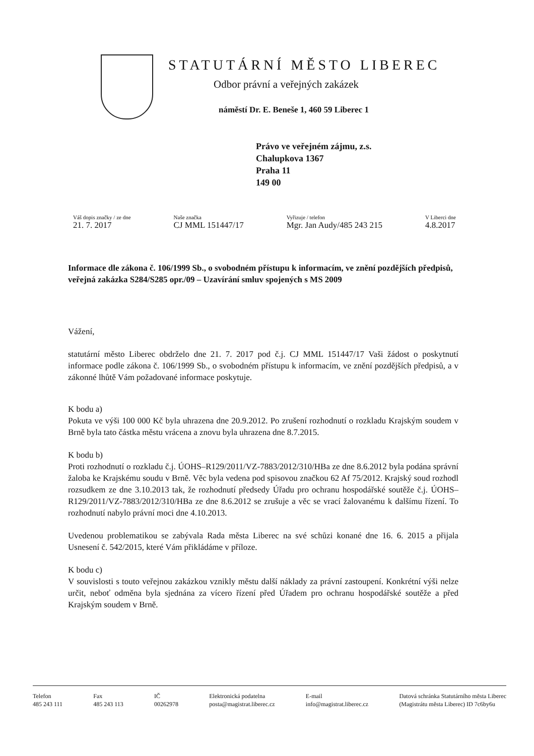STATUTÁRNÍ MĚSTO LIBEREC
Odbor právní a veřejných zakázek
náměstí Dr. E. Beneše 1, 460 59 Liberec 1
Právo ve veřejném zájmu, z.s.
Chalupkova 1367
Praha 11
149 00
Váš dopis značky / ze dne
21. 7. 2017
Naše značka
CJ MML 151447/17
Vyřizuje / telefon
Mgr. Jan Audy/485 243 215
V Liberci dne
4.8.2017
Informace dle zákona č. 106/1999 Sb., o svobodném přístupu k informacím, ve znění pozdějších předpisů, veřejná zakázka S284/S285 opr./09 – Uzavírání smluv spojených s MS 2009
Vážení,
statutární město Liberec obdrželo dne 21. 7. 2017 pod č.j. CJ MML 151447/17 Vaši žádost o poskytnutí informace podle zákona č. 106/1999 Sb., o svobodném přístupu k informacím, ve znění pozdějších předpisů, a v zákonné lhůtě Vám požadované informace poskytuje.
K bodu a)
Pokuta ve výši 100 000 Kč byla uhrazena dne 20.9.2012. Po zrušení rozhodnutí o rozkladu Krajským soudem v Brně byla tato částka městu vrácena a znovu byla uhrazena dne 8.7.2015.
K bodu b)
Proti rozhodnutí o rozkladu č.j. ÚOHS–R129/2011/VZ-7883/2012/310/HBa ze dne 8.6.2012 byla podána správní žaloba ke Krajskému soudu v Brně. Věc byla vedena pod spisovou značkou 62 Af 75/2012. Krajský soud rozhodl rozsudkem ze dne 3.10.2013 tak, že rozhodnutí předsedy Úřadu pro ochranu hospodářské soutěže č.j. ÚOHS–R129/2011/VZ-7883/2012/310/HBa ze dne 8.6.2012 se zrušuje a věc se vrací žalovanému k dalšímu řízení. To rozhodnutí nabylo právní moci dne 4.10.2013.
Uvedenou problematikou se zabývala Rada města Liberec na své schůzi konané dne 16. 6. 2015 a přijala Usnesení č. 542/2015, které Vám přikládáme v příloze.
K bodu c)
V souvislosti s touto veřejnou zakázkou vznikly městu další náklady za právní zastoupení. Konkrétní výši nelze určit, neboť odměna byla sjednána za vícero řízení před Úřadem pro ochranu hospodářské soutěže a před Krajským soudem v Brně.
Telefon
485 243 111
Fax
485 243 113
IČ
00262978
Elektronická podatelna
posta@magistrat.liberec.cz
E-mail
info@magistrat.liberec.cz
Datová schránka Statutárního města Liberec
(Magistrátu města Liberec) ID 7c6by6u